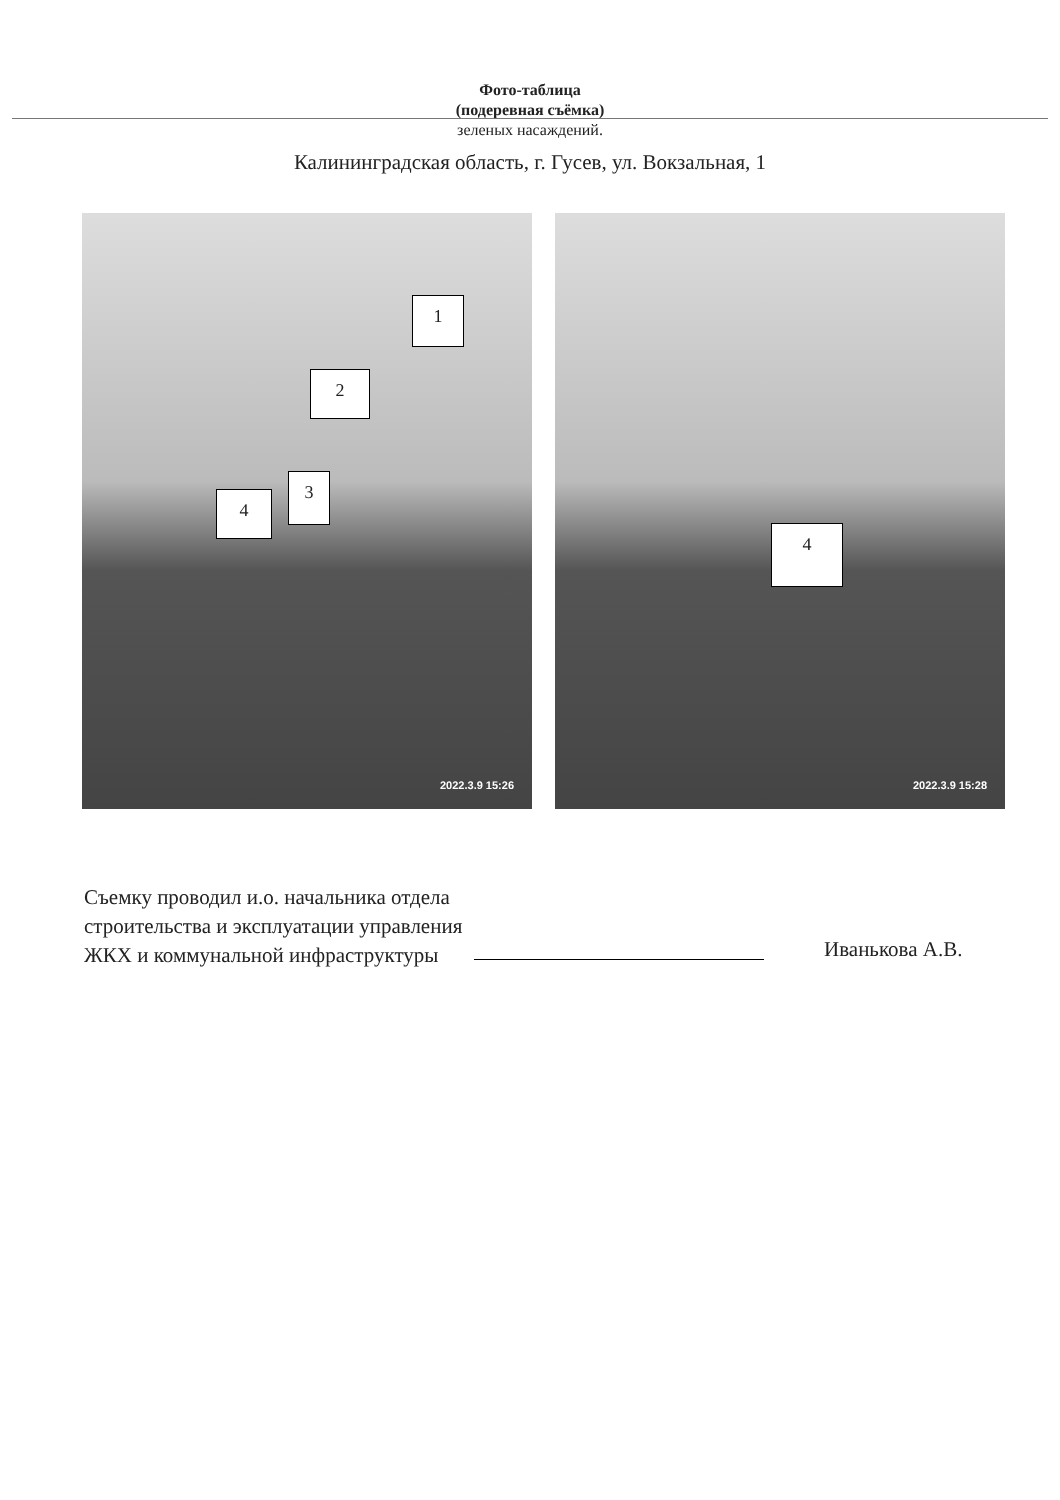Фото-таблица
(подеревная съёмка)
зеленых насаждений.
Калининградская область, г. Гусев, ул. Вокзальная, 1
1
2
3
4
2022.3.9 15:26
4
2022.3.9 15:28
Съемку проводил и.о. начальника отдела строительства и эксплуатации управления ЖКХ и коммунальной инфраструктуры
Иванькова А.В.